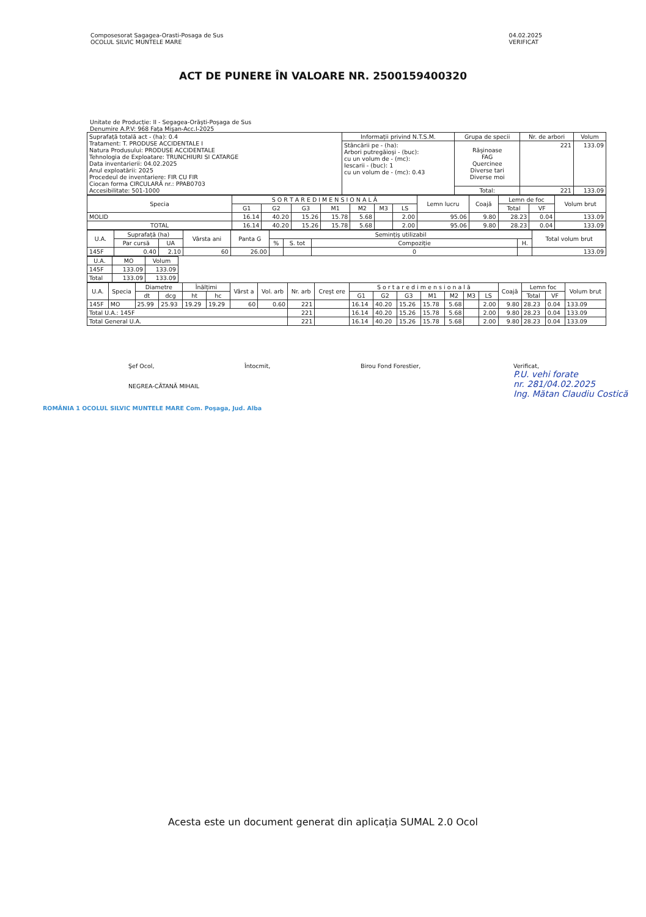Composesorat Sagagea-Orasti-Posaga de Sus
OCOLUL SILVIC MUNTELE MARE
04.02.2025
VERIFICAT
ACT DE PUNERE ÎN VALOARE NR. 2500159400320
Unitate de Producție: II - Segagea-Orăşti-Poşaga de Sus
Denumire A.P.V: 968 Fața Mişan-Acc.I-2025
| Suprafață totală act - (ha): 0.4 Tratament: T. PRODUSE ACCIDENTALE I Natura Produsului: PRODUSE ACCIDENTALE Tehnologia de Exploatare: TRUNCHIURI SI CATARGE Data inventarierii: 04.02.2025 Anul exploatării: 2025 Procedeul de inventariere: FIR CU FIR Ciocan forma CIRCULARĂ nr.: PPAB0703 Accesibilitate: 501-1000 | Informații privind N.T.S.M. | Grupa de specii | Nr. de arbori | Volum |
| | Stâncării pe - (ha): Arbori putregăioşi - (buc): cu un volum de - (mc): Iescarii - (buc): 1 cu un volum de - (mc): 0.43 | Răşinoase FAG Quercinee Diverse tari Diverse moi | 221 | 133.09 |
| | | Total: | 221 | 133.09 |
| Specia | S O R T A R E D I M E N S I O N A L Ă | | | | | | | Lemn lucru | Coajă | Lemn de foc | | Volum brut |
| --- | --- | --- | --- | --- | --- | --- | --- | --- | --- | --- | --- | --- |
| | G1 | G2 | G3 | M1 | M2 | M3 | LS | | | Total | VF | |
| MOLID | 16.14 | 40.20 | 15.26 | 15.78 | 5.68 | | 2.00 | 95.06 | 9.80 | 28.23 | 0.04 | 133.09 |
| TOTAL | 16.14 | 40.20 | 15.26 | 15.78 | 5.68 | | 2.00 | 95.06 | 9.80 | 28.23 | 0.04 | 133.09 |
| U.A. | Suprafață (ha) | | Vârsta ani | Panta G | Semințiş utilizabil | | | | Total volum brut |
| --- | --- | --- | --- | --- | --- | --- | --- | --- | --- |
| | Par cursă | UA | | | % | S. tot | Compoziție | H. | |
| 145F | 0.40 | 2.10 | 60 | 26.00 | | | 0 | | 133.09 |
| U.A. | MO | Volum |
| --- | --- | --- |
| 145F | 133.09 | 133.09 |
| Total | 133.09 | 133.09 |
| U.A. | Specia | Diametre | | Înălțimi | | Vârst a | Vol. arb | Nr. arb | Creşt ere | S o r t a r e d i m e n s i o n a l ă | | | | | | | Coajă | Lemn foc | | Volum brut |
| --- | --- | --- | --- | --- | --- | --- | --- | --- | --- | --- | --- | --- | --- | --- | --- | --- | --- | --- | --- | --- |
| | | dt | dcg | ht | hc | | | | | G1 | G2 | G3 | M1 | M2 | M3 | LS | | Total | VF | |
| 145F | MO | 25.99 | 25.93 | 19.29 | 19.29 | 60 | 0.60 | 221 | | 16.14 | 40.20 | 15.26 | 15.78 | 5.68 | | 2.00 | 9.80 | 28.23 | 0.04 | 133.09 |
| Total U.A.: 145F | | | | | | | | 221 | | 16.14 | 40.20 | 15.26 | 15.78 | 5.68 | | 2.00 | 9.80 | 28.23 | 0.04 | 133.09 |
| Total General U.A. | | | | | | | | 221 | | 16.14 | 40.20 | 15.26 | 15.78 | 5.68 | | 2.00 | 9.80 | 28.23 | 0.04 | 133.09 |
Şef Ocol,
NEGREA-CĂTANĂ MIHAIL
Întocmit, Birou Fond Forestier, Verificat,
P.U. vehi forate
nr. 281/04.02.2025
Ing. Mătan Claudiu Costică
ROMÂNIA 1 OCOLUL SILVIC MUNTELE MARE Com. Poşaga, Jud. Alba
Acesta este un document generat din aplicația SUMAL 2.0 Ocol